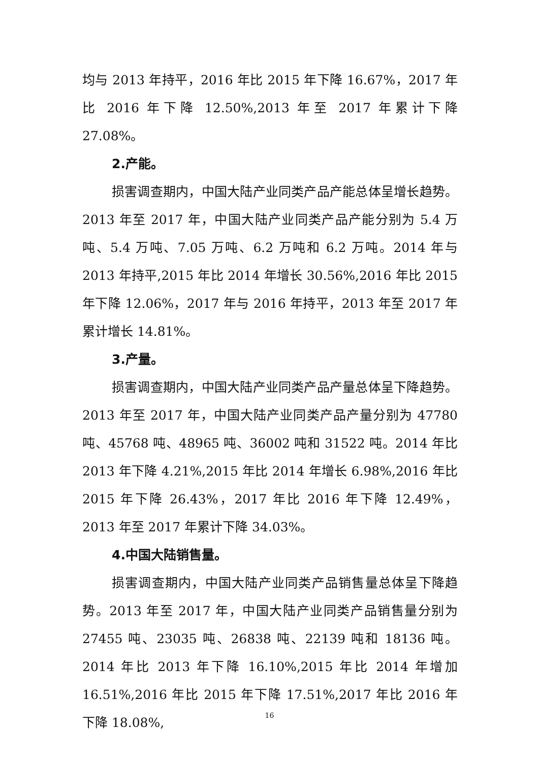均与 2013 年持平，2016 年比 2015 年下降 16.67%，2017 年比 2016 年下降 12.50%,2013 年至 2017 年累计下降 27.08%。
2.产能。
损害调查期内，中国大陆产业同类产品产能总体呈增长趋势。2013 年至 2017 年，中国大陆产业同类产品产能分别为 5.4 万吨、5.4 万吨、7.05 万吨、6.2 万吨和 6.2 万吨。2014 年与 2013 年持平,2015 年比 2014 年增长 30.56%,2016 年比 2015 年下降 12.06%，2017 年与 2016 年持平，2013 年至 2017 年累计增长 14.81%。
3.产量。
损害调查期内，中国大陆产业同类产品产量总体呈下降趋势。2013 年至 2017 年，中国大陆产业同类产品产量分别为 47780 吨、45768 吨、48965 吨、36002 吨和 31522 吨。2014 年比 2013 年下降 4.21%,2015 年比 2014 年增长 6.98%,2016 年比 2015 年下降 26.43%，2017 年比 2016 年下降 12.49%，2013 年至 2017 年累计下降 34.03%。
4.中国大陆销售量。
损害调查期内，中国大陆产业同类产品销售量总体呈下降趋势。2013 年至 2017 年，中国大陆产业同类产品销售量分别为 27455 吨、23035 吨、26838 吨、22139 吨和 18136 吨。2014 年比 2013 年下降 16.10%,2015 年比 2014 年增加 16.51%,2016 年比 2015 年下降 17.51%,2017 年比 2016 年下降 18.08%,
16